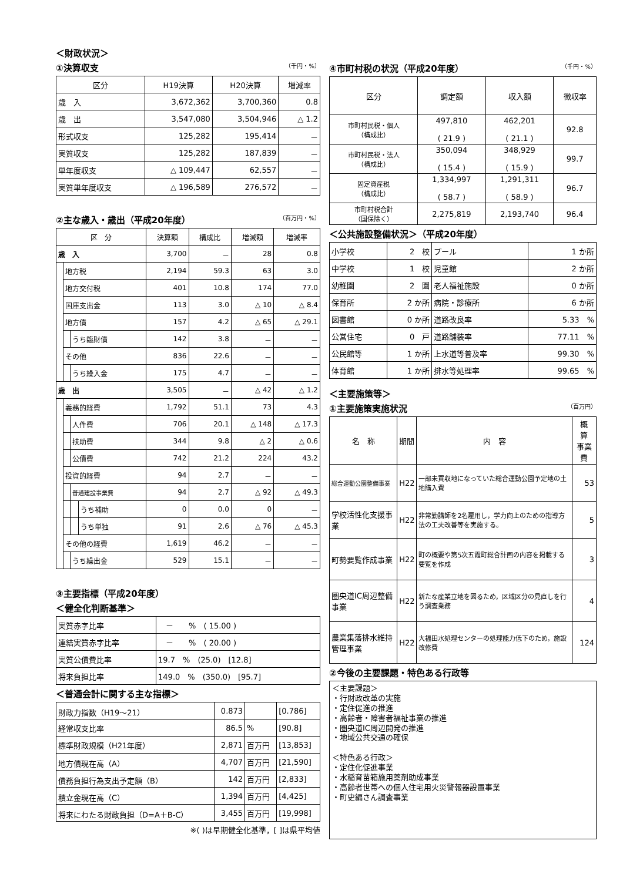＜財政状況＞
①決算収支 （千円・%）
| 区分 | H19決算 | H20決算 | 増減率 |
| --- | --- | --- | --- |
| 歳 入 | 3,672,362 | 3,700,360 | 0.8 |
| 歳 出 | 3,547,080 | 3,504,946 | △ 1.2 |
| 形式収支 | 125,282 | 195,414 | － |
| 実質収支 | 125,282 | 187,839 | － |
| 単年度収支 | △ 109,447 | 62,557 | － |
| 実質単年度収支 | △ 196,589 | 276,572 | － |
②主な歳入・歳出（平成20年度） （百万円・%）
| 区 分 | | | | 決算額 | 構成比 | 増減額 | 増減率 |
| --- | --- | --- | --- | --- | --- | --- | --- |
| 歳 入 | | | | 3,700 | － | 28 | 0.8 |
| | 地方税 | | | 2,194 | 59.3 | 63 | 3.0 |
| | 地方交付税 | | | 401 | 10.8 | 174 | 77.0 |
| | 国庫支出金 | | | 113 | 3.0 | △ 10 | △ 8.4 |
| | 地方債 | | | 157 | 4.2 | △ 65 | △ 29.1 |
| | | うち臨財債 | | 142 | 3.8 | － | － |
| | その他 | | | 836 | 22.6 | － | － |
| | | うち繰入金 | | 175 | 4.7 | － | － |
| 歳 出 | | | | 3,505 | － | △ 42 | △ 1.2 |
| | 義務的経費 | | | 1,792 | 51.1 | 73 | 4.3 |
| | | 人件費 | | 706 | 20.1 | △ 148 | △ 17.3 |
| | | 扶助費 | | 344 | 9.8 | △ 2 | △ 0.6 |
| | | 公債費 | | 742 | 21.2 | 224 | 43.2 |
| | 投資的経費 | | | 94 | 2.7 | － | － |
| | | 普通建設事業費 | | 94 | 2.7 | △ 92 | △ 49.3 |
| | | | うち補助 | 0 | 0.0 | 0 | － |
| | | | うち単独 | 91 | 2.6 | △ 76 | △ 45.3 |
| | その他の経費 | | | 1,619 | 46.2 | － | － |
| | | うち繰出金 | | 529 | 15.1 | － | － |
③主要指標（平成20年度）
＜健全化判断基準＞
| 実質赤字比率 | － % ( 15.00 ) |
| 連結実質赤字比率 | － % ( 20.00 ) |
| 実質公債費比率 | 19.7 % (25.0) [12.8] |
| 将来負担比率 | 149.0 % (350.0) [95.7] |
＜普通会計に関する主な指標＞
| 財政力指数（H19～21） | 0.873 | | [0.786] |
| 経常収支比率 | 86.5 | % | [90.8] |
| 標準財政規模（H21年度） | 2,871 | 百万円 | [13,853] |
| 地方債現在高（A） | 4,707 | 百万円 | [21,590] |
| 債務負担行為支出予定額（B） | 142 | 百万円 | [2,833] |
| 積立金現在高（C） | 1,394 | 百万円 | [4,425] |
| 将来にわたる財政負担（D=A＋B-C） | 3,455 | 百万円 | [19,998] |
※( )は早期健全化基準，[ ]は県平均値
④市町村税の状況（平成20年度） （千円・%）
| 区分 | 調定額 | 収入額 | 徴収率 |
| --- | --- | --- | --- |
| 市町村民税・個人 （構成比） | 497,810 ( 21.9 ) | 462,201 ( 21.1 ) | 92.8 |
| 市町村民税・法人 （構成比） | 350,094 ( 15.4 ) | 348,929 ( 15.9 ) | 99.7 |
| 固定資産税 （構成比） | 1,334,997 ( 58.7 ) | 1,291,311 ( 58.9 ) | 96.7 |
| 市町村税合計 （国保除く） | 2,275,819 | 2,193,740 | 96.4 |
＜公共施設整備状況＞（平成20年度）
| 小学校 | 2 校 | プール | 1 か所 |
| 中学校 | 1 校 | 児童館 | 2 か所 |
| 幼稚園 | 2 園 | 老人福祉施設 | 0 か所 |
| 保育所 | 2 か所 | 病院・診療所 | 6 か所 |
| 図書館 | 0 か所 | 道路改良率 | 5.33 % |
| 公営住宅 | 0 戸 | 道路舗装率 | 77.11 % |
| 公民館等 | 1 か所 | 上水道等普及率 | 99.30 % |
| 体育館 | 1 か所 | 排水等処理率 | 99.65 % |
＜主要施策等＞
①主要施策実施状況 （百万円）
| 名 称 | 期間 | 内 容 | 概 算 事業費 |
| --- | --- | --- | --- |
| 総合運動公園整備事業 | H22 | 一部未買収地になっていた総合運動公園予定地の土地購入費 | 53 |
| 学校活性化支援事業 | H22 | 非常勤講師を2名雇用し，学力向上のための指導方法の工夫改善等を実施する。 | 5 |
| 町勢要覧作成事業 | H22 | 町の概要や第5次五霞町総合計画の内容を掲載する要覧を作成 | 3 |
| 圏央道IC周辺整備事業 | H22 | 新たな産業立地を図るため，区域区分の見直しを行う調査業務 | 4 |
| 農業集落排水維持管理事業 | H22 | 大福田水処理センターの処理能力低下のため，施設改修費 | 124 |
②今後の主要課題・特色ある行政等
＜主要課題＞
・行財政改革の実施
・定住促進の推進
・高齢者・障害者福祉事業の推進
・圏央道IC周辺開発の推進
・地域公共交通の確保
＜特色ある行政＞
・定住化促進事業
・水稲育苗箱施用薬剤助成事業
・高齢者世帯への個人住宅用火災警報器設置事業
・町史編さん調査事業